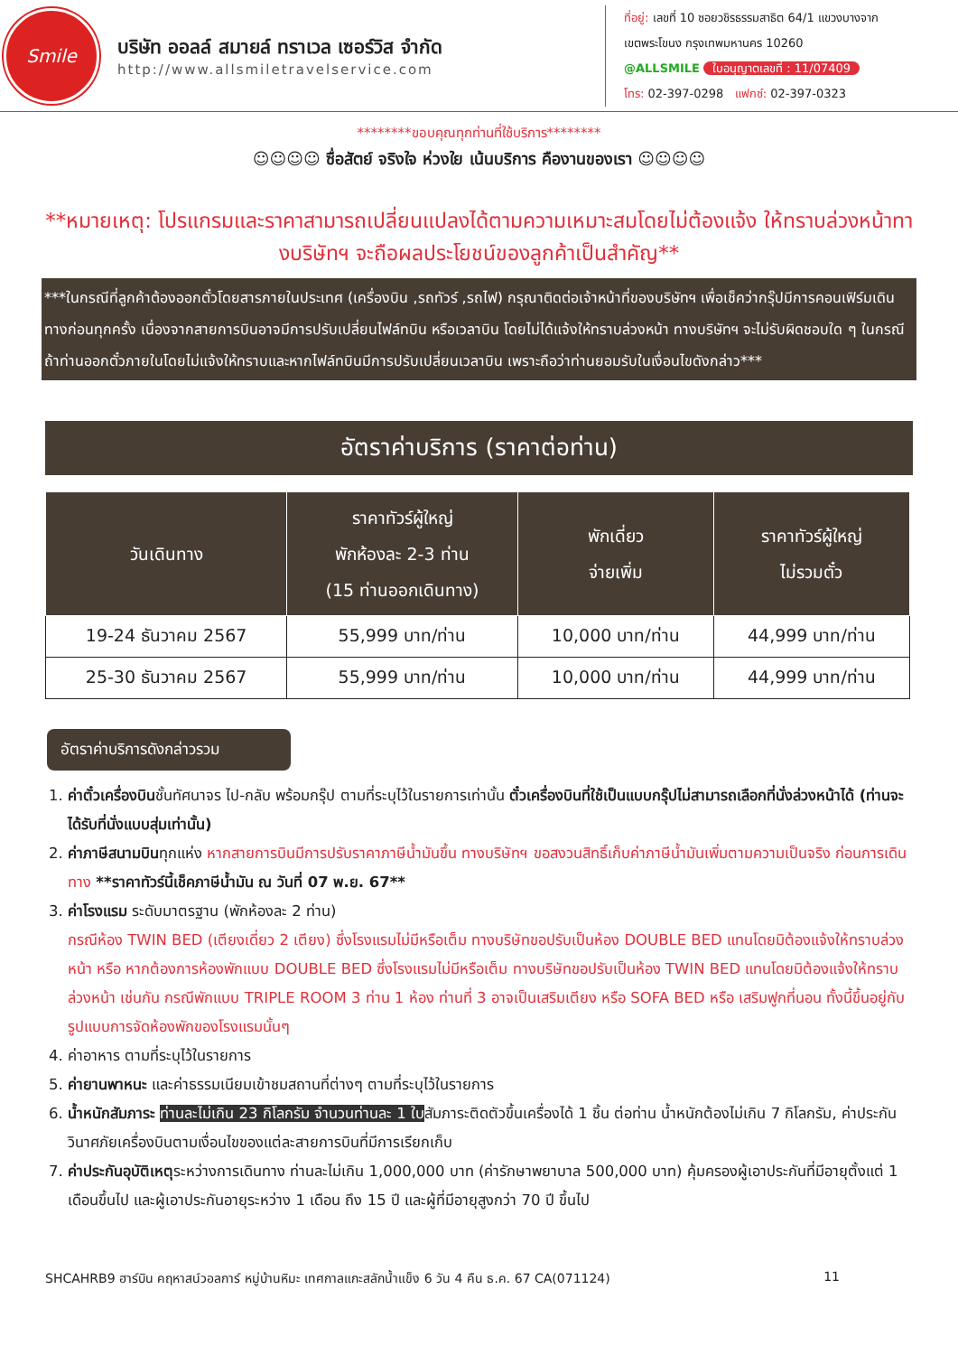Smile
บริษัท ออลล์ สมายล์ ทราเวล เซอร์วิส จำกัด
http://www.allsmiletravelservice.com
ที่อยู่: เลขที่ 10 ซอยวชิรธรรมสาธิต 64/1 แขวงบางจาก
เขตพระโขนง กรุงเทพมหานคร 10260
@ALLSMILE ใบอนุญาตเลขที่ : 11/07409
โทร: 02-397-0298 แฟกซ์: 02-397-0323
********ขอบคุณทุกท่านที่ใช้บริการ********
☺☺☺☺ ซื่อสัตย์ จริงใจ ห่วงใย เน้นบริการ คืองานของเรา ☺☺☺☺
**หมายเหตุ: โปรแกรมและราคาสามารถเปลี่ยนแปลงได้ตามความเหมาะสมโดยไม่ต้องแจ้ง ให้ทราบล่วงหน้าทางบริษัทฯ จะถือผลประโยชน์ของลูกค้าเป็นสำคัญ**
***ในกรณีที่ลูกค้าต้องออกตั๋วโดยสารภายในประเทศ (เครื่องบิน ,รถทัวร์ ,รถไฟ) กรุณาติดต่อเจ้าหน้าที่ของบริษัทฯ เพื่อเช็คว่ากรุ๊ปมีการคอนเฟิร์มเดินทางก่อนทุกครั้ง เนื่องจากสายการบินอาจมีการปรับเปลี่ยนไฟล์ทบิน หรือเวลาบิน โดยไม่ได้แจ้งให้ทราบล่วงหน้า ทางบริษัทฯ จะไม่รับผิดชอบใด ๆ ในกรณี ถ้าท่านออกตั๋วภายในโดยไม่แจ้งให้ทราบและหากไฟล์ทบินมีการปรับเปลี่ยนเวลาบิน เพราะถือว่าท่านยอมรับในเงื่อนไขดังกล่าว***
อัตราค่าบริการ (ราคาต่อท่าน)
| วันเดินทาง | ราคาทัวร์ผู้ใหญ่ พักห้องละ 2-3 ท่าน (15 ท่านออกเดินทาง) | พักเดี่ยว จ่ายเพิ่ม | ราคาทัวร์ผู้ใหญ่ ไม่รวมตั๋ว |
| --- | --- | --- | --- |
| 19-24 ธันวาคม 2567 | 55,999 บาท/ท่าน | 10,000 บาท/ท่าน | 44,999 บาท/ท่าน |
| 25-30 ธันวาคม 2567 | 55,999 บาท/ท่าน | 10,000 บาท/ท่าน | 44,999 บาท/ท่าน |
อัตราค่าบริการดังกล่าวรวม
1. ค่าตั๋วเครื่องบินชั้นทัศนาจร ไป-กลับ พร้อมกรุ๊ป ตามที่ระบุไว้ในรายการเท่านั้น ตั๋วเครื่องบินที่ใช้เป็นแบบกรุ๊ปไม่สามารถเลือกที่นั่งล่วงหน้าได้ (ท่านจะได้รับที่นั่งแบบสุ่มเท่านั้น)
2. ค่าภาษีสนามบินทุกแห่ง หากสายการบินมีการปรับราคาภาษีน้ำมันขึ้น ทางบริษัทฯ ขอสงวนสิทธิ์เก็บค่าภาษีน้ำมันเพิ่มตามความเป็นจริง ก่อนการเดินทาง **ราคาทัวร์นี้เช็คภาษีน้ำมัน ณ วันที่ 07 พ.ย. 67**
3. ค่าโรงแรม ระดับมาตรฐาน (พักห้องละ 2 ท่าน)
กรณีห้อง TWIN BED (เตียงเดี่ยว 2 เตียง) ซึ่งโรงแรมไม่มีหรือเต็ม ทางบริษัทขอปรับเป็นห้อง DOUBLE BED แทนโดยมิต้องแจ้งให้ทราบล่วงหน้า หรือ หากต้องการห้องพักแบบ DOUBLE BED ซึ่งโรงแรมไม่มีหรือเต็ม ทางบริษัทขอปรับเป็นห้อง TWIN BED แทนโดยมิต้องแจ้งให้ทราบล่วงหน้า เช่นกัน กรณีพักแบบ TRIPLE ROOM 3 ท่าน 1 ห้อง ท่านที่ 3 อาจเป็นเสริมเตียง หรือ SOFA BED หรือ เสริมฟูกที่นอน ทั้งนี้ขึ้นอยู่กับรูปแบบการจัดห้องพักของโรงแรมนั้นๆ
4. ค่าอาหาร ตามที่ระบุไว้ในรายการ
5. ค่ายานพาหนะ และค่าธรรมเนียมเข้าชมสถานที่ต่างๆ ตามที่ระบุไว้ในรายการ
6. น้ำหนักสัมภาระ ท่านละไม่เกิน 23 กิโลกรัม จำนวนท่านละ 1 ใบสัมภาระติดตัวขึ้นเครื่องได้ 1 ชิ้น ต่อท่าน น้ำหนักต้องไม่เกิน 7 กิโลกรัม, ค่าประกันวินาศภัยเครื่องบินตามเงื่อนไขของแต่ละสายการบินที่มีการเรียกเก็บ
7. ค่าประกันอุบัติเหตุระหว่างการเดินทาง ท่านละไม่เกิน 1,000,000 บาท (ค่ารักษาพยาบาล 500,000 บาท) คุ้มครองผู้เอาประกันที่มีอายุตั้งแต่ 1 เดือนขึ้นไป และผู้เอาประกันอายุระหว่าง 1 เดือน ถึง 15 ปี และผู้ที่มีอายุสูงกว่า 70 ปี ขึ้นไป
SHCAHRB9 ฮาร์บิน คฤหาสน์วอลการ์ หมู่บ้านหิมะ เทศกาลแกะสลักน้ำแข็ง 6 วัน 4 คืน ธ.ค. 67 CA(071124) 11